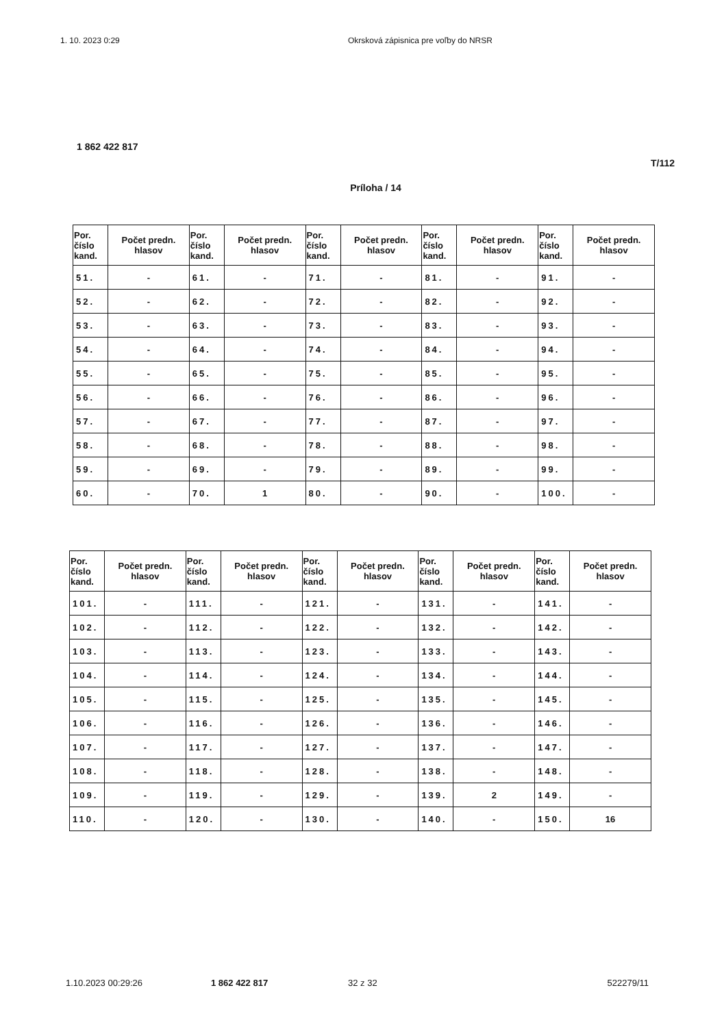1. 10. 2023 0:29 Okrsková zápisnica pre voľby do NRSR
1 862 422 817
T/112
Príloha / 14
| Por. číslo kand. | Počet predn. hlasov | Por. číslo kand. | Počet predn. hlasov | Por. číslo kand. | Počet predn. hlasov | Por. číslo kand. | Počet predn. hlasov | Por. číslo kand. | Počet predn. hlasov |
| --- | --- | --- | --- | --- | --- | --- | --- | --- | --- |
| 51. | - | 61. | - | 71. | - | 81. | - | 91. | - |
| 52. | - | 62. | - | 72. | - | 82. | - | 92. | - |
| 53. | - | 63. | - | 73. | - | 83. | - | 93. | - |
| 54. | - | 64. | - | 74. | - | 84. | - | 94. | - |
| 55. | - | 65. | - | 75. | - | 85. | - | 95. | - |
| 56. | - | 66. | - | 76. | - | 86. | - | 96. | - |
| 57. | - | 67. | - | 77. | - | 87. | - | 97. | - |
| 58. | - | 68. | - | 78. | - | 88. | - | 98. | - |
| 59. | - | 69. | - | 79. | - | 89. | - | 99. | - |
| 60. | - | 70. | 1 | 80. | - | 90. | - | 100. | - |
| Por. číslo kand. | Počet predn. hlasov | Por. číslo kand. | Počet predn. hlasov | Por. číslo kand. | Počet predn. hlasov | Por. číslo kand. | Počet predn. hlasov | Por. číslo kand. | Počet predn. hlasov |
| --- | --- | --- | --- | --- | --- | --- | --- | --- | --- |
| 101. | - | 111. | - | 121. | - | 131. | - | 141. | - |
| 102. | - | 112. | - | 122. | - | 132. | - | 142. | - |
| 103. | - | 113. | - | 123. | - | 133. | - | 143. | - |
| 104. | - | 114. | - | 124. | - | 134. | - | 144. | - |
| 105. | - | 115. | - | 125. | - | 135. | - | 145. | - |
| 106. | - | 116. | - | 126. | - | 136. | - | 146. | - |
| 107. | - | 117. | - | 127. | - | 137. | - | 147. | - |
| 108. | - | 118. | - | 128. | - | 138. | - | 148. | - |
| 109. | - | 119. | - | 129. | - | 139. | 2 | 149. | - |
| 110. | - | 120. | - | 130. | - | 140. | - | 150. | 16 |
1.10.2023 00:29:26 1 862 422 817 32 z 32 522279/11